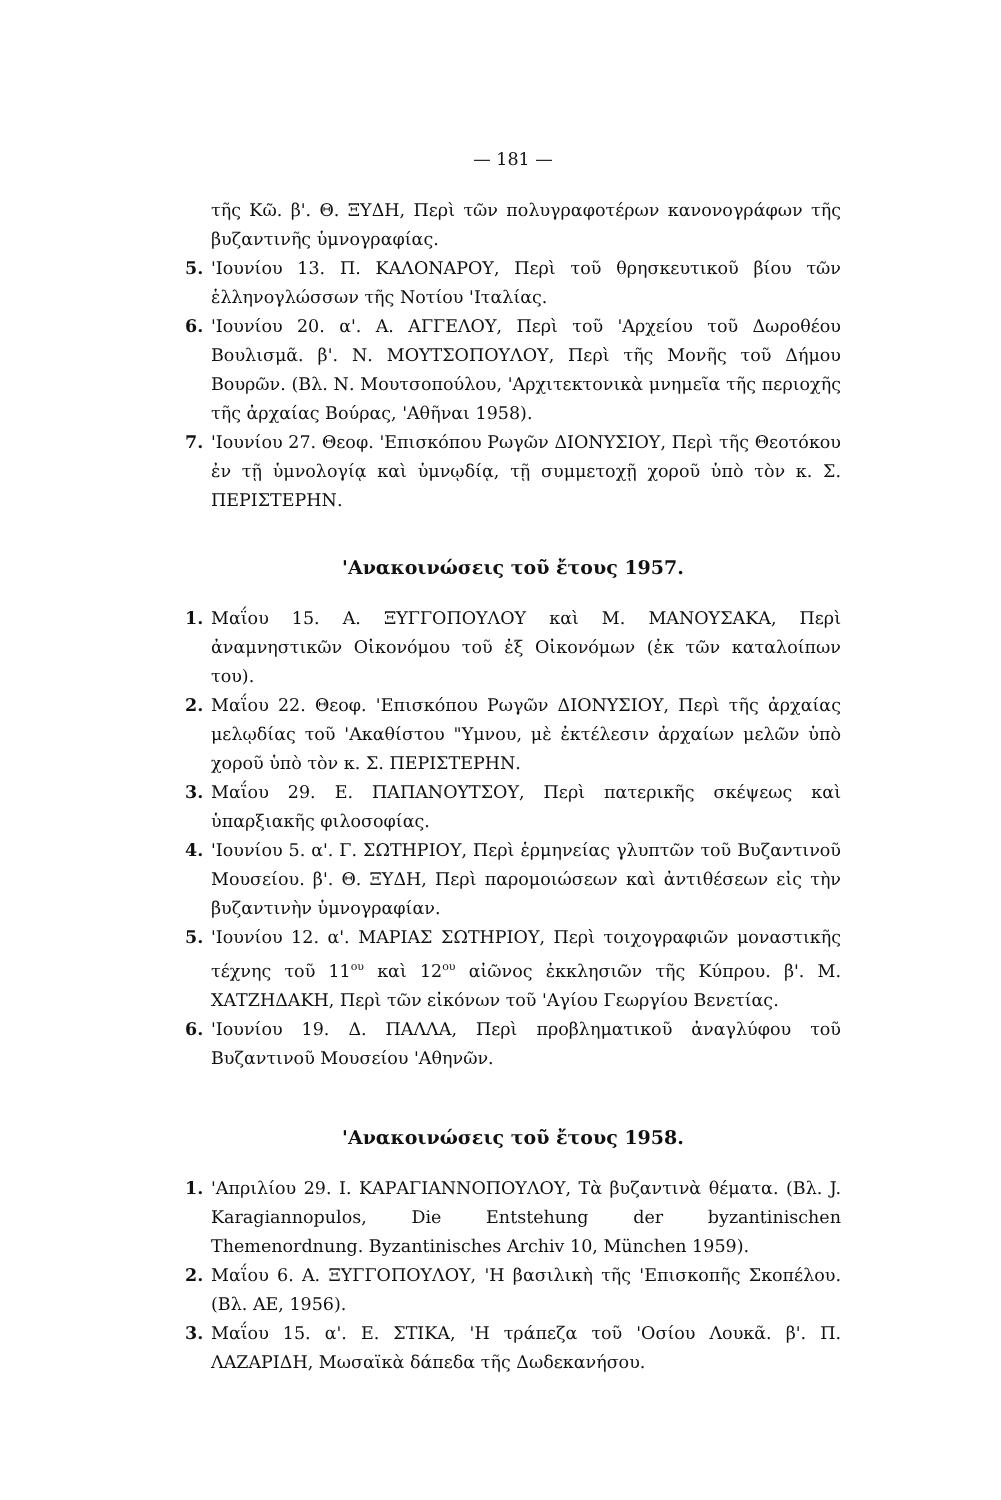— 181 —
τῆς Κῶ. β'. Θ. ΞΥΔΗ, Περὶ τῶν πολυγραφοτέρων κανονογράφων τῆς βυζαντινῆς ὑμνογραφίας.
5. 'Ιουνίου 13. Π. ΚΑΛΟΝΑΡΟΥ, Περὶ τοῦ θρησκευτικοῦ βίου τῶν ἑλληνογλώσσων τῆς Νοτίου 'Ιταλίας.
6. 'Ιουνίου 20. α'. Α. ΑΓΓΕΛΟΥ, Περὶ τοῦ 'Αρχείου τοῦ Δωροθέου Βουλισμᾶ. β'. Ν. ΜΟΥΤΣΟΠΟΥΛΟΥ, Περὶ τῆς Μονῆς τοῦ Δήμου Βουρῶν. (Βλ. Ν. Μουτσοπούλου, 'Αρχιτεκτονικὰ μνημεῖα τῆς περιοχῆς τῆς ἀρχαίας Βούρας, 'Αθῆναι 1958).
7. 'Ιουνίου 27. Θεοφ. 'Επισκόπου Ρωγῶν ΔΙΟΝΥΣΙΟΥ, Περὶ τῆς Θεοτόκου ἐν τῇ ὑμνολογίᾳ καὶ ὑμνῳδίᾳ, τῇ συμμετοχῇ χοροῦ ὑπὸ τὸν κ. Σ. ΠΕΡΙΣΤΕΡΗΝ.
'Ανακοινώσεις τοῦ ἔτους 1957.
1. Μαΐου 15. Α. ΞΥΓΓΟΠΟΥΛΟΥ καὶ Μ. ΜΑΝΟΥΣΑΚΑ, Περὶ ἀναμνηστικῶν Οἰκονόμου τοῦ ἐξ Οἰκονόμων (ἐκ τῶν καταλοίπων του).
2. Μαΐου 22. Θεοφ. 'Επισκόπου Ρωγῶν ΔΙΟΝΥΣΙΟΥ, Περὶ τῆς ἀρχαίας μελῳδίας τοῦ 'Ακαθίστου "Υμνου, μὲ ἐκτέλεσιν ἀρχαίων μελῶν ὑπὸ χοροῦ ὑπὸ τὸν κ. Σ. ΠΕΡΙΣΤΕΡΗΝ.
3. Μαΐου 29. Ε. ΠΑΠΑΝΟΥΤΣΟΥ, Περὶ πατερικῆς σκέψεως καὶ ὑπαρξιακῆς φιλοσοφίας.
4. 'Ιουνίου 5. α'. Γ. ΣΩΤΗΡΙΟΥ, Περὶ ἑρμηνείας γλυπτῶν τοῦ Βυζαντινοῦ Μουσείου. β'. Θ. ΞΥΔΗ, Περὶ παρομοιώσεων καὶ ἀντιθέσεων εἰς τὴν βυζαντινὴν ὑμνογραφίαν.
5. 'Ιουνίου 12. α'. ΜΑΡΙΑΣ ΣΩΤΗΡΙΟΥ, Περὶ τοιχογραφιῶν μοναστικῆς τέχνης τοῦ 11<sup>ου</sup> καὶ 12<sup>ου</sup> αἰῶνος ἐκκλησιῶν τῆς Κύπρου. β'. Μ. ΧΑΤΖΗΔΑΚΗ, Περὶ τῶν εἰκόνων τοῦ 'Αγίου Γεωργίου Βενετίας.
6. 'Ιουνίου 19. Δ. ΠΑΛΛΑ, Περὶ προβληματικοῦ ἀναγλύφου τοῦ Βυζαντινοῦ Μουσείου 'Αθηνῶν.
'Ανακοινώσεις τοῦ ἔτους 1958.
1. 'Απριλίου 29. Ι. ΚΑΡΑΓΙΑΝΝΟΠΟΥΛΟΥ, Τὰ βυζαντινὰ θέματα. (Βλ. J. Karagiannopulos, Die Entstehung der byzantinischen Themenordnung. Byzantinisches Archiv 10, München 1959).
2. Μαΐου 6. Α. ΞΥΓΓΟΠΟΥΛΟΥ, 'Η βασιλικὴ τῆς 'Επισκοπῆς Σκοπέλου. (Βλ. ΑΕ, 1956).
3. Μαΐου 15. α'. Ε. ΣΤΙΚΑ, 'Η τράπεζα τοῦ 'Οσίου Λουκᾶ. β'. Π. ΛΑΖΑΡΙΔΗ, Μωσαϊκὰ δάπεδα τῆς Δωδεκανήσου.